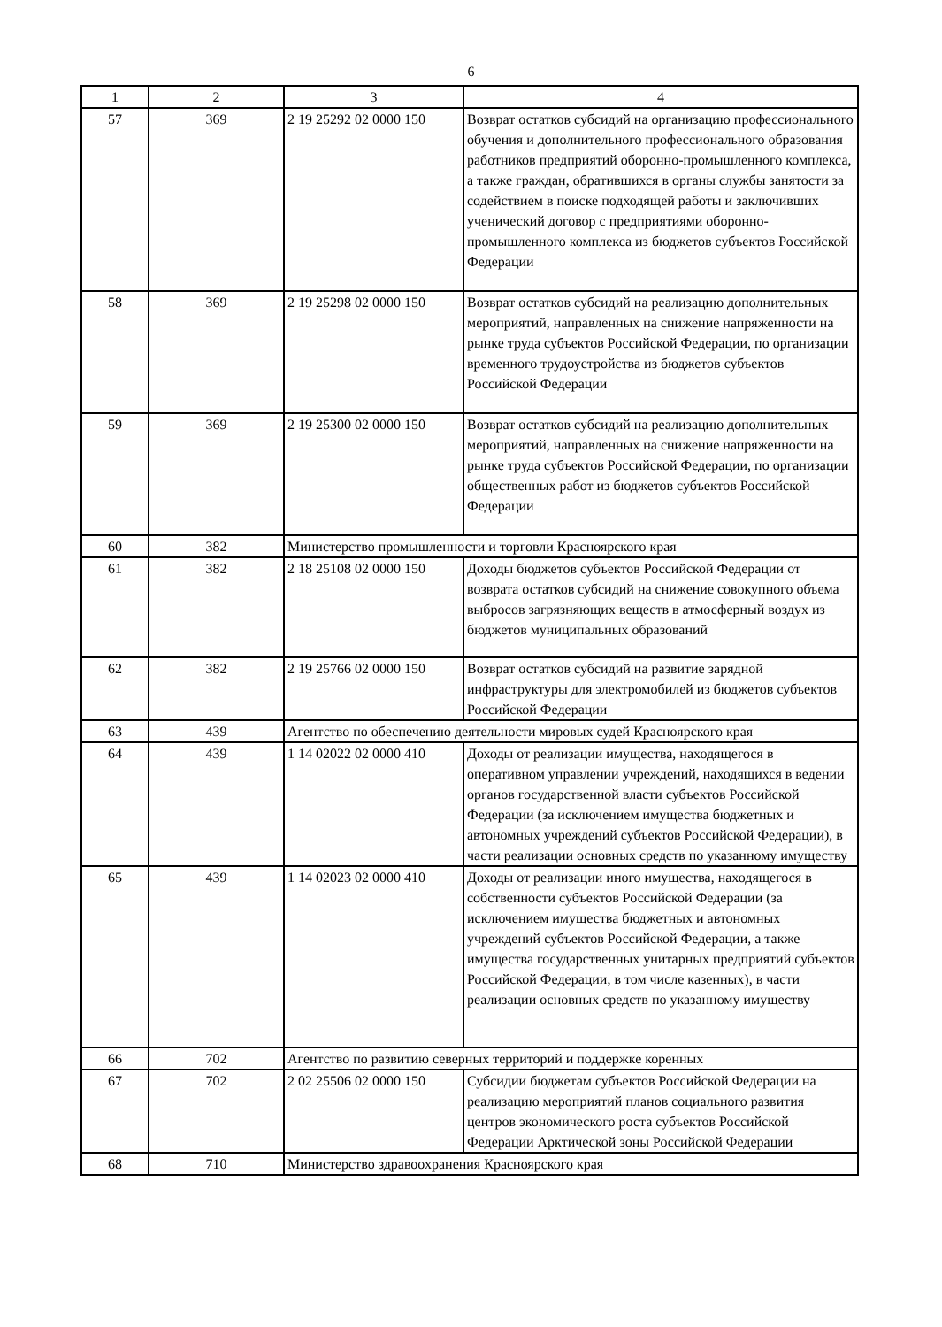6
| 1 | 2 | 3 | 4 |
| --- | --- | --- | --- |
| 57 | 369 | 2 19 25292 02 0000 150 | Возврат остатков субсидий на организацию профессионального обучения и дополнительного профессионального образования работников предприятий оборонно-промышленного комплекса, а также граждан, обратившихся в органы службы занятости за содействием в поиске подходящей работы и заключивших ученический договор с предприятиями оборонно-промышленного комплекса из бюджетов субъектов Российской Федерации |
| 58 | 369 | 2 19 25298 02 0000 150 | Возврат остатков субсидий на реализацию дополнительных мероприятий, направленных на снижение напряженности на рынке труда субъектов Российской Федерации, по организации временного трудоустройства из бюджетов субъектов Российской Федерации |
| 59 | 369 | 2 19 25300 02 0000 150 | Возврат остатков субсидий на реализацию дополнительных мероприятий, направленных на снижение напряженности на рынке труда субъектов Российской Федерации, по организации общественных работ из бюджетов субъектов Российской Федерации |
| 60 | 382 | Министерство промышленности и торговли Красноярского края | |
| 61 | 382 | 2 18 25108 02 0000 150 | Доходы бюджетов субъектов Российской Федерации от возврата остатков субсидий на снижение совокупного объема выбросов загрязняющих веществ в атмосферный воздух из бюджетов муниципальных образований |
| 62 | 382 | 2 19 25766 02 0000 150 | Возврат остатков субсидий на развитие зарядной инфраструктуры для электромобилей из бюджетов субъектов Российской Федерации |
| 63 | 439 | Агентство по обеспечению деятельности мировых судей Красноярского края | |
| 64 | 439 | 1 14 02022 02 0000 410 | Доходы от реализации имущества, находящегося в оперативном управлении учреждений, находящихся в ведении органов государственной власти субъектов Российской Федерации (за исключением имущества бюджетных и автономных учреждений субъектов Российской Федерации), в части реализации основных средств по указанному имуществу |
| 65 | 439 | 1 14 02023 02 0000 410 | Доходы от реализации иного имущества, находящегося в собственности субъектов Российской Федерации (за исключением имущества бюджетных и автономных учреждений субъектов Российской Федерации, а также имущества государственных унитарных предприятий субъектов Российской Федерации, в том числе казенных), в части реализации основных средств по указанному имуществу |
| 66 | 702 | Агентство по развитию северных территорий и поддержке коренных | |
| 67 | 702 | 2 02 25506 02 0000 150 | Субсидии бюджетам субъектов Российской Федерации на реализацию мероприятий планов социального развития центров экономического роста субъектов Российской Федерации Арктической зоны Российской Федерации |
| 68 | 710 | Министерство здравоохранения Красноярского края | |